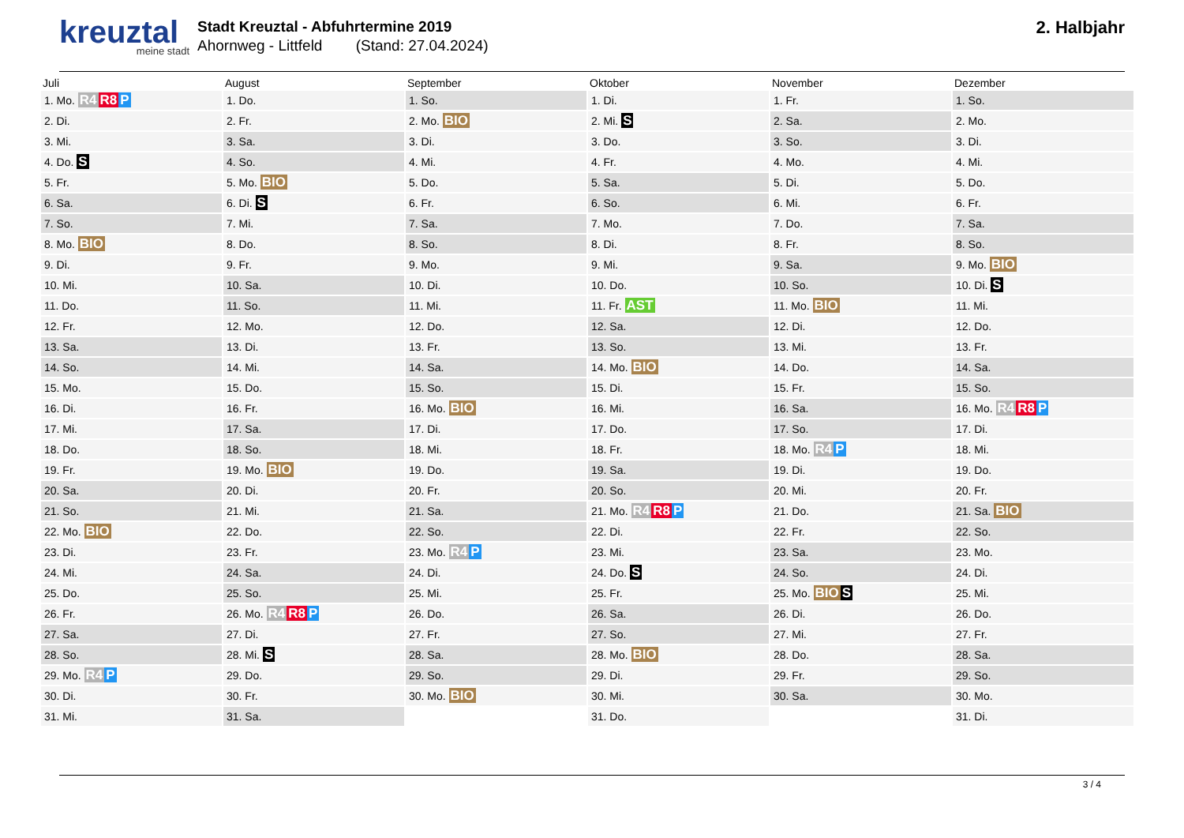kreuztal
meine stadt
Stadt Kreuztal - Abfuhrtermine 2019
Ahornweg - Littfeld (Stand: 27.04.2024)
2. Halbjahr
| Juli | August | September | Oktober | November | Dezember |
| --- | --- | --- | --- | --- | --- |
| 1. Mo. R4 R8 P | 1. Do. | 1. So. | 1. Di. | 1. Fr. | 1. So. |
| 2. Di. | 2. Fr. | 2. Mo. BIO | 2. Mi. S | 2. Sa. | 2. Mo. |
| 3. Mi. | 3. Sa. | 3. Di. | 3. Do. | 3. So. | 3. Di. |
| 4. Do. S | 4. So. | 4. Mi. | 4. Fr. | 4. Mo. | 4. Mi. |
| 5. Fr. | 5. Mo. BIO | 5. Do. | 5. Sa. | 5. Di. | 5. Do. |
| 6. Sa. | 6. Di. S | 6. Fr. | 6. So. | 6. Mi. | 6. Fr. |
| 7. So. | 7. Mi. | 7. Sa. | 7. Mo. | 7. Do. | 7. Sa. |
| 8. Mo. BIO | 8. Do. | 8. So. | 8. Di. | 8. Fr. | 8. So. |
| 9. Di. | 9. Fr. | 9. Mo. | 9. Mi. | 9. Sa. | 9. Mo. BIO |
| 10. Mi. | 10. Sa. | 10. Di. | 10. Do. | 10. So. | 10. Di. S |
| 11. Do. | 11. So. | 11. Mi. | 11. Fr. AST | 11. Mo. BIO | 11. Mi. |
| 12. Fr. | 12. Mo. | 12. Do. | 12. Sa. | 12. Di. | 12. Do. |
| 13. Sa. | 13. Di. | 13. Fr. | 13. So. | 13. Mi. | 13. Fr. |
| 14. So. | 14. Mi. | 14. Sa. | 14. Mo. BIO | 14. Do. | 14. Sa. |
| 15. Mo. | 15. Do. | 15. So. | 15. Di. | 15. Fr. | 15. So. |
| 16. Di. | 16. Fr. | 16. Mo. BIO | 16. Mi. | 16. Sa. | 16. Mo. R4 R8 P |
| 17. Mi. | 17. Sa. | 17. Di. | 17. Do. | 17. So. | 17. Di. |
| 18. Do. | 18. So. | 18. Mi. | 18. Fr. | 18. Mo. R4 P | 18. Mi. |
| 19. Fr. | 19. Mo. BIO | 19. Do. | 19. Sa. | 19. Di. | 19. Do. |
| 20. Sa. | 20. Di. | 20. Fr. | 20. So. | 20. Mi. | 20. Fr. |
| 21. So. | 21. Mi. | 21. Sa. | 21. Mo. R4 R8 P | 21. Do. | 21. Sa. BIO |
| 22. Mo. BIO | 22. Do. | 22. So. | 22. Di. | 22. Fr. | 22. So. |
| 23. Di. | 23. Fr. | 23. Mo. R4 P | 23. Mi. | 23. Sa. | 23. Mo. |
| 24. Mi. | 24. Sa. | 24. Di. | 24. Do. S | 24. So. | 24. Di. |
| 25. Do. | 25. So. | 25. Mi. | 25. Fr. | 25. Mo. BIO S | 25. Mi. |
| 26. Fr. | 26. Mo. R4 R8 P | 26. Do. | 26. Sa. | 26. Di. | 26. Do. |
| 27. Sa. | 27. Di. | 27. Fr. | 27. So. | 27. Mi. | 27. Fr. |
| 28. So. | 28. Mi. S | 28. Sa. | 28. Mo. BIO | 28. Do. | 28. Sa. |
| 29. Mo. R4 P | 29. Do. | 29. So. | 29. Di. | 29. Fr. | 29. So. |
| 30. Di. | 30. Fr. | 30. Mo. BIO | 30. Mi. | 30. Sa. | 30. Mo. |
| 31. Mi. | 31. Sa. | | 31. Do. | | 31. Di. |
3 / 4